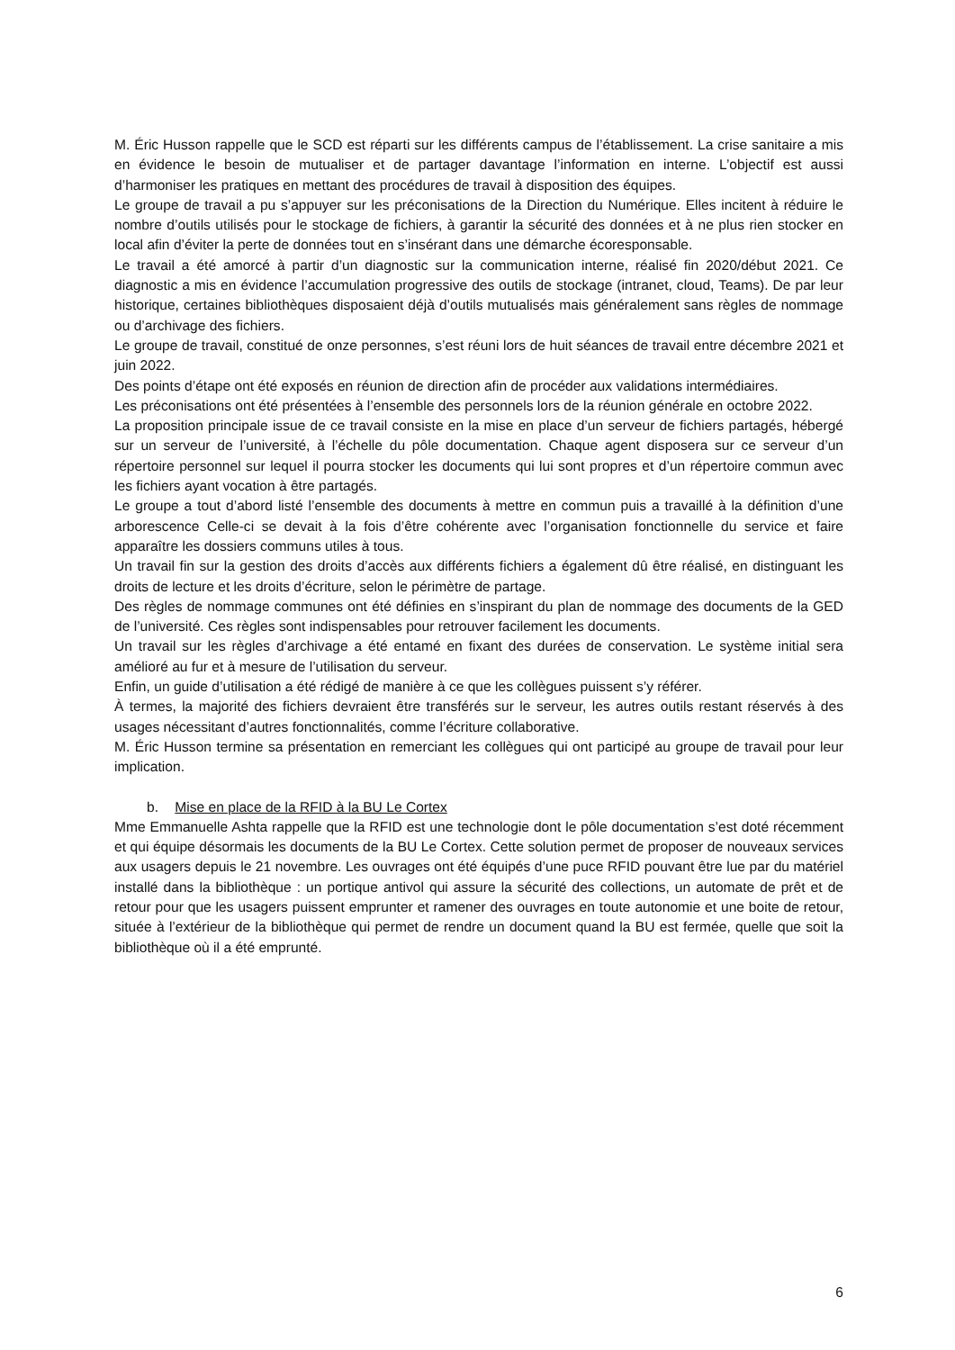M. Éric Husson rappelle que le SCD est réparti sur les différents campus de l’établissement. La crise sanitaire a mis en évidence le besoin de mutualiser et de partager davantage l’information en interne. L’objectif est aussi d’harmoniser les pratiques en mettant des procédures de travail à disposition des équipes.
Le groupe de travail a pu s’appuyer sur les préconisations de la Direction du Numérique. Elles incitent à réduire le nombre d’outils utilisés pour le stockage de fichiers, à garantir la sécurité des données et à ne plus rien stocker en local afin d’éviter la perte de données tout en s’insérant dans une démarche écoresponsable.
Le travail a été amorcé à partir d’un diagnostic sur la communication interne, réalisé fin 2020/début 2021. Ce diagnostic a mis en évidence l’accumulation progressive des outils de stockage (intranet, cloud, Teams). De par leur historique, certaines bibliothèques disposaient déjà d’outils mutualisés mais généralement sans règles de nommage ou d’archivage des fichiers.
Le groupe de travail, constitué de onze personnes, s’est réuni lors de huit séances de travail entre décembre 2021 et juin 2022.
Des points d’étape ont été exposés en réunion de direction afin de procéder aux validations intermédiaires.
Les préconisations ont été présentées à l’ensemble des personnels lors de la réunion générale en octobre 2022.
La proposition principale issue de ce travail consiste en la mise en place d’un serveur de fichiers partagés, hébergé sur un serveur de l’université, à l’échelle du pôle documentation. Chaque agent disposera sur ce serveur d’un répertoire personnel sur lequel il pourra stocker les documents qui lui sont propres et d’un répertoire commun avec les fichiers ayant vocation à être partagés.
Le groupe a tout d’abord listé l’ensemble des documents à mettre en commun puis a travaillé à la définition d’une arborescence Celle-ci se devait à la fois d’être cohérente avec l’organisation fonctionnelle du service et faire apparaître les dossiers communs utiles à tous.
Un travail fin sur la gestion des droits d’accès aux différents fichiers a également dû être réalisé, en distinguant les droits de lecture et les droits d’écriture, selon le périmètre de partage.
Des règles de nommage communes ont été définies en s’inspirant du plan de nommage des documents de la GED de l’université. Ces règles sont indispensables pour retrouver facilement les documents.
Un travail sur les règles d’archivage a été entamé en fixant des durées de conservation. Le système initial sera amélioré au fur et à mesure de l’utilisation du serveur.
Enfin, un guide d’utilisation a été rédigé de manière à ce que les collègues puissent s’y référer.
À termes, la majorité des fichiers devraient être transférés sur le serveur, les autres outils restant réservés à des usages nécessitant d’autres fonctionnalités, comme l’écriture collaborative.
M. Éric Husson termine sa présentation en remerciant les collègues qui ont participé au groupe de travail pour leur implication.
b. Mise en place de la RFID à la BU Le Cortex
Mme Emmanuelle Ashta rappelle que la RFID est une technologie dont le pôle documentation s’est doté récemment et qui équipe désormais les documents de la BU Le Cortex. Cette solution permet de proposer de nouveaux services aux usagers depuis le 21 novembre. Les ouvrages ont été équipés d’une puce RFID pouvant être lue par du matériel installé dans la bibliothèque : un portique antivol qui assure la sécurité des collections, un automate de prêt et de retour pour que les usagers puissent emprunter et ramener des ouvrages en toute autonomie et une boite de retour, située à l’extérieur de la bibliothèque qui permet de rendre un document quand la BU est fermée, quelle que soit la bibliothèque où il a été emprunté.
6